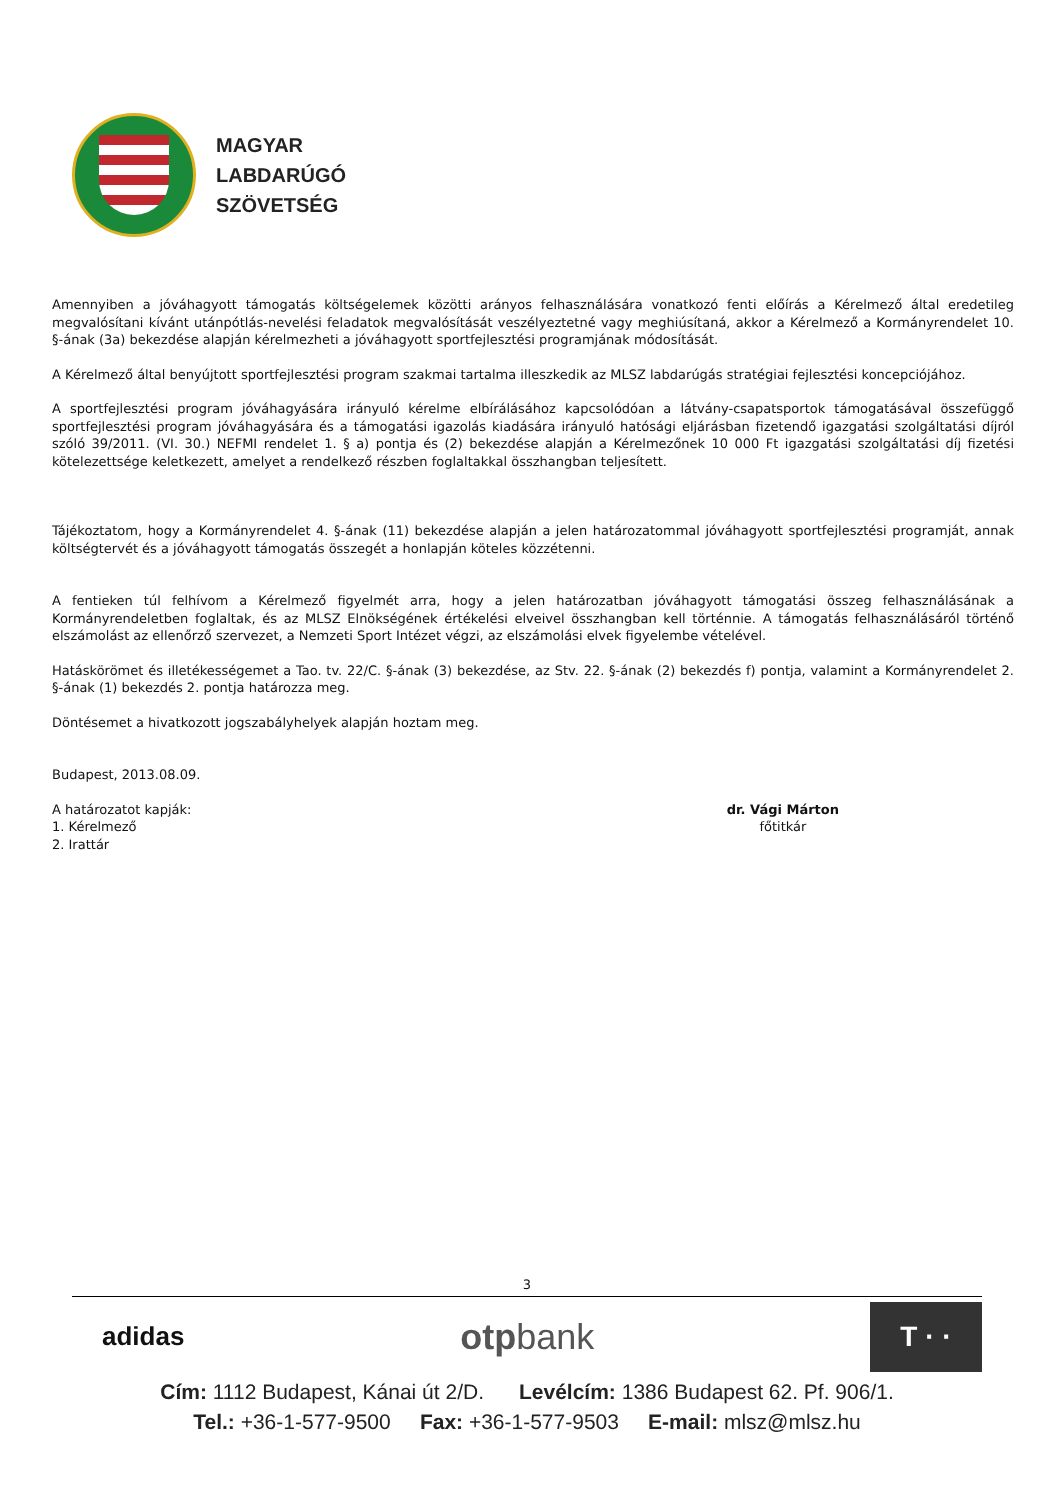MAGYAR
LABDARÚGÓ
SZÖVETSÉG
Amennyiben a jóváhagyott támogatás költségelemek közötti arányos felhasználására vonatkozó fenti előírás a Kérelmező által eredetileg megvalósítani kívánt utánpótlás-nevelési feladatok megvalósítását veszélyeztetné vagy meghiúsítaná, akkor a Kérelmező a Kormányrendelet 10. §-ának (3a) bekezdése alapján kérelmezheti a jóváhagyott sportfejlesztési programjának módosítását.
A Kérelmező által benyújtott sportfejlesztési program szakmai tartalma illeszkedik az MLSZ labdarúgás stratégiai fejlesztési koncepciójához.
A sportfejlesztési program jóváhagyására irányuló kérelme elbírálásához kapcsolódóan a látvány-csapatsportok támogatásával összefüggő sportfejlesztési program jóváhagyására és a támogatási igazolás kiadására irányuló hatósági eljárásban fizetendő igazgatási szolgáltatási díjról szóló 39/2011. (VI. 30.) NEFMI rendelet 1. § a) pontja és (2) bekezdése alapján a Kérelmezőnek 10 000 Ft igazgatási szolgáltatási díj fizetési kötelezettsége keletkezett, amelyet a rendelkező részben foglaltakkal összhangban teljesített.
Tájékoztatom, hogy a Kormányrendelet 4. §-ának (11) bekezdése alapján a jelen határozatommal jóváhagyott sportfejlesztési programját, annak költségtervét és a jóváhagyott támogatás összegét a honlapján köteles közzétenni.
A fentieken túl felhívom a Kérelmező figyelmét arra, hogy a jelen határozatban jóváhagyott támogatási összeg felhasználásának a Kormányrendeletben foglaltak, és az MLSZ Elnökségének értékelési elveivel összhangban kell történnie. A támogatás felhasználásáról történő elszámolást az ellenőrző szervezet, a Nemzeti Sport Intézet végzi, az elszámolási elvek figyelembe vételével.
Hatáskörömet és illetékességemet a Tao. tv. 22/C. §-ának (3) bekezdése, az Stv. 22. §-ának (2) bekezdés f) pontja, valamint a Kormányrendelet 2. §-ának (1) bekezdés 2. pontja határozza meg.
Döntésemet a hivatkozott jogszabályhelyek alapján hoztam meg.
Budapest, 2013.08.09.
A határozatot kapják:
1. Kérelmező
2. Irattár
dr. Vági Márton
főtitkár
3
adidas otpbank T · ·
Cím: 1112 Budapest, Kánai út 2/D. Levélcím: 1386 Budapest 62. Pf. 906/1.
Tel.: +36-1-577-9500 Fax: +36-1-577-9503 E-mail: mlsz@mlsz.hu